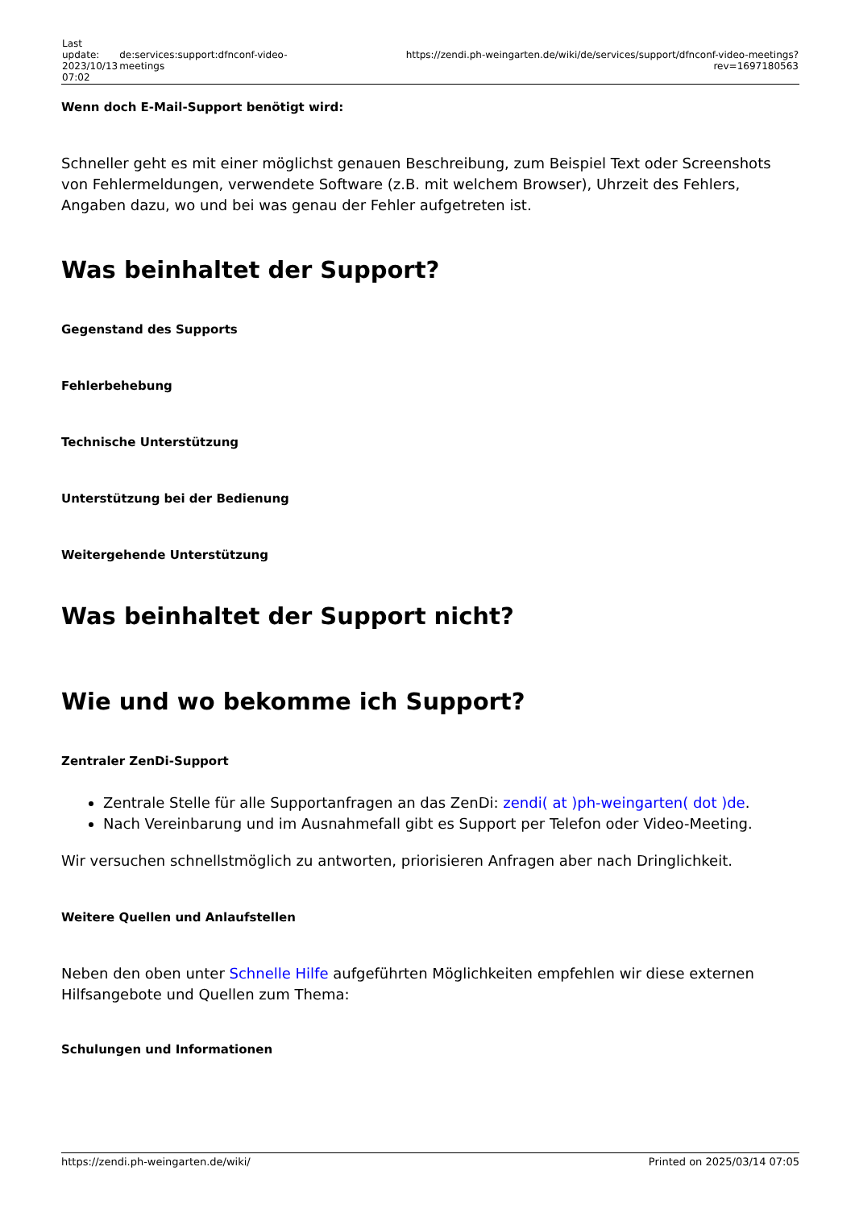| Last update: 2023/10/13 07:02 | de:services:support:dfnconf-video-meetings | https://zendi.ph-weingarten.de/wiki/de/services/support/dfnconf-video-meetings?rev=1697180563 |
Wenn doch E-Mail-Support benötigt wird:
Schneller geht es mit einer möglichst genauen Beschreibung, zum Beispiel Text oder Screenshots von Fehlermeldungen, verwendete Software (z.B. mit welchem Browser), Uhrzeit des Fehlers, Angaben dazu, wo und bei was genau der Fehler aufgetreten ist.
Was beinhaltet der Support?
Gegenstand des Supports
Fehlerbehebung
Technische Unterstützung
Unterstützung bei der Bedienung
Weitergehende Unterstützung
Was beinhaltet der Support nicht?
Wie und wo bekomme ich Support?
Zentraler ZenDi-Support
Zentrale Stelle für alle Supportanfragen an das ZenDi: zendi( at )ph-weingarten( dot )de.
Nach Vereinbarung und im Ausnahmefall gibt es Support per Telefon oder Video-Meeting.
Wir versuchen schnellstmöglich zu antworten, priorisieren Anfragen aber nach Dringlichkeit.
Weitere Quellen und Anlaufstellen
Neben den oben unter Schnelle Hilfe aufgeführten Möglichkeiten empfehlen wir diese externen Hilfsangebote und Quellen zum Thema:
Schulungen und Informationen
https://zendi.ph-weingarten.de/wiki/ Printed on 2025/03/14 07:05